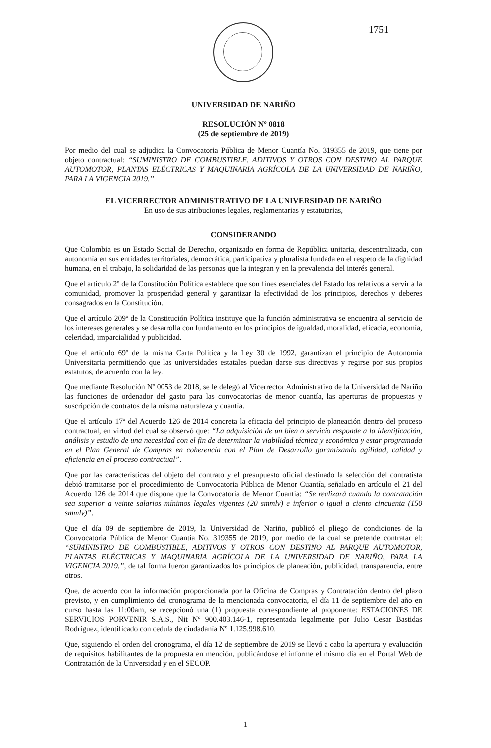1751
UNIVERSIDAD DE NARIÑO
RESOLUCIÓN Nº 0818
(25 de septiembre de 2019)
Por medio del cual se adjudica la Convocatoria Pública de Menor Cuantía No. 319355 de 2019, que tiene por objeto contractual: “SUMINISTRO DE COMBUSTIBLE, ADITIVOS Y OTROS CON DESTINO AL PARQUE AUTOMOTOR, PLANTAS ELÉCTRICAS Y MAQUINARIA AGRÍCOLA DE LA UNIVERSIDAD DE NARIÑO, PARA LA VIGENCIA 2019.”
EL VICERRECTOR ADMINISTRATIVO DE LA UNIVERSIDAD DE NARIÑO
En uso de sus atribuciones legales, reglamentarias y estatutarias,
CONSIDERANDO
Que Colombia es un Estado Social de Derecho, organizado en forma de República unitaria, descentralizada, con autonomía en sus entidades territoriales, democrática, participativa y pluralista fundada en el respeto de la dignidad humana, en el trabajo, la solidaridad de las personas que la integran y en la prevalencia del interés general.
Que el artículo 2º de la Constitución Política establece que son fines esenciales del Estado los relativos a servir a la comunidad, promover la prosperidad general y garantizar la efectividad de los principios, derechos y deberes consagrados en la Constitución.
Que el artículo 209º de la Constitución Política instituye que la función administrativa se encuentra al servicio de los intereses generales y se desarrolla con fundamento en los principios de igualdad, moralidad, eficacia, economía, celeridad, imparcialidad y publicidad.
Que el artículo 69º de la misma Carta Política y la Ley 30 de 1992, garantizan el principio de Autonomía Universitaria permitiendo que las universidades estatales puedan darse sus directivas y regirse por sus propios estatutos, de acuerdo con la ley.
Que mediante Resolución Nº 0053 de 2018, se le delegó al Vicerrector Administrativo de la Universidad de Nariño las funciones de ordenador del gasto para las convocatorias de menor cuantía, las aperturas de propuestas y suscripción de contratos de la misma naturaleza y cuantía.
Que el artículo 17º del Acuerdo 126 de 2014 concreta la eficacia del principio de planeación dentro del proceso contractual, en virtud del cual se observó que: “La adquisición de un bien o servicio responde a la identificación, análisis y estudio de una necesidad con el fin de determinar la viabilidad técnica y económica y estar programada en el Plan General de Compras en coherencia con el Plan de Desarrollo garantizando agilidad, calidad y eficiencia en el proceso contractual”.
Que por las características del objeto del contrato y el presupuesto oficial destinado la selección del contratista debió tramitarse por el procedimiento de Convocatoria Pública de Menor Cuantía, señalado en artículo el 21 del Acuerdo 126 de 2014 que dispone que la Convocatoria de Menor Cuantía: “Se realizará cuando la contratación sea superior a veinte salarios mínimos legales vigentes (20 smmlv) e inferior o igual a ciento cincuenta (150 smmlv)”.
Que el día 09 de septiembre de 2019, la Universidad de Nariño, publicó el pliego de condiciones de la Convocatoria Pública de Menor Cuantía No. 319355 de 2019, por medio de la cual se pretende contratar el: “SUMINISTRO DE COMBUSTIBLE, ADITIVOS Y OTROS CON DESTINO AL PARQUE AUTOMOTOR, PLANTAS ELÉCTRICAS Y MAQUINARIA AGRÍCOLA DE LA UNIVERSIDAD DE NARIÑO, PARA LA VIGENCIA 2019.”, de tal forma fueron garantizados los principios de planeación, publicidad, transparencia, entre otros.
Que, de acuerdo con la información proporcionada por la Oficina de Compras y Contratación dentro del plazo previsto, y en cumplimiento del cronograma de la mencionada convocatoria, el día 11 de septiembre del año en curso hasta las 11:00am, se recepcionó una (1) propuesta correspondiente al proponente: ESTACIONES DE SERVICIOS PORVENIR S.A.S., Nit Nº 900.403.146-1, representada legalmente por Julio Cesar Bastidas Rodriguez, identificado con cedula de ciudadanía Nº 1.125.998.610.
Que, siguiendo el orden del cronograma, el día 12 de septiembre de 2019 se llevó a cabo la apertura y evaluación de requisitos habilitantes de la propuesta en mención, publicándose el informe el mismo día en el Portal Web de Contratación de la Universidad y en el SECOP.
1